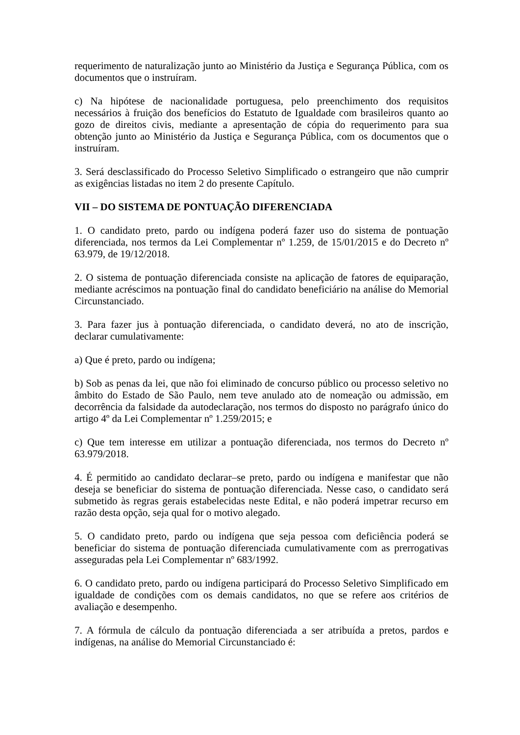requerimento de naturalização junto ao Ministério da Justiça e Segurança Pública, com os documentos que o instruíram.
c) Na hipótese de nacionalidade portuguesa, pelo preenchimento dos requisitos necessários à fruição dos benefícios do Estatuto de Igualdade com brasileiros quanto ao gozo de direitos civis, mediante a apresentação de cópia do requerimento para sua obtenção junto ao Ministério da Justiça e Segurança Pública, com os documentos que o instruíram.
3. Será desclassificado do Processo Seletivo Simplificado o estrangeiro que não cumprir as exigências listadas no item 2 do presente Capítulo.
VII – DO SISTEMA DE PONTUAÇÃO DIFERENCIADA
1. O candidato preto, pardo ou indígena poderá fazer uso do sistema de pontuação diferenciada, nos termos da Lei Complementar nº 1.259, de 15/01/2015 e do Decreto nº 63.979, de 19/12/2018.
2. O sistema de pontuação diferenciada consiste na aplicação de fatores de equiparação, mediante acréscimos na pontuação final do candidato beneficiário na análise do Memorial Circunstanciado.
3. Para fazer jus à pontuação diferenciada, o candidato deverá, no ato de inscrição, declarar cumulativamente:
a) Que é preto, pardo ou indígena;
b) Sob as penas da lei, que não foi eliminado de concurso público ou processo seletivo no âmbito do Estado de São Paulo, nem teve anulado ato de nomeação ou admissão, em decorrência da falsidade da autodeclaração, nos termos do disposto no parágrafo único do artigo 4º da Lei Complementar nº 1.259/2015; e
c) Que tem interesse em utilizar a pontuação diferenciada, nos termos do Decreto nº 63.979/2018.
4. É permitido ao candidato declarar–se preto, pardo ou indígena e manifestar que não deseja se beneficiar do sistema de pontuação diferenciada. Nesse caso, o candidato será submetido às regras gerais estabelecidas neste Edital, e não poderá impetrar recurso em razão desta opção, seja qual for o motivo alegado.
5. O candidato preto, pardo ou indígena que seja pessoa com deficiência poderá se beneficiar do sistema de pontuação diferenciada cumulativamente com as prerrogativas asseguradas pela Lei Complementar nº 683/1992.
6. O candidato preto, pardo ou indígena participará do Processo Seletivo Simplificado em igualdade de condições com os demais candidatos, no que se refere aos critérios de avaliação e desempenho.
7. A fórmula de cálculo da pontuação diferenciada a ser atribuída a pretos, pardos e indígenas, na análise do Memorial Circunstanciado é: